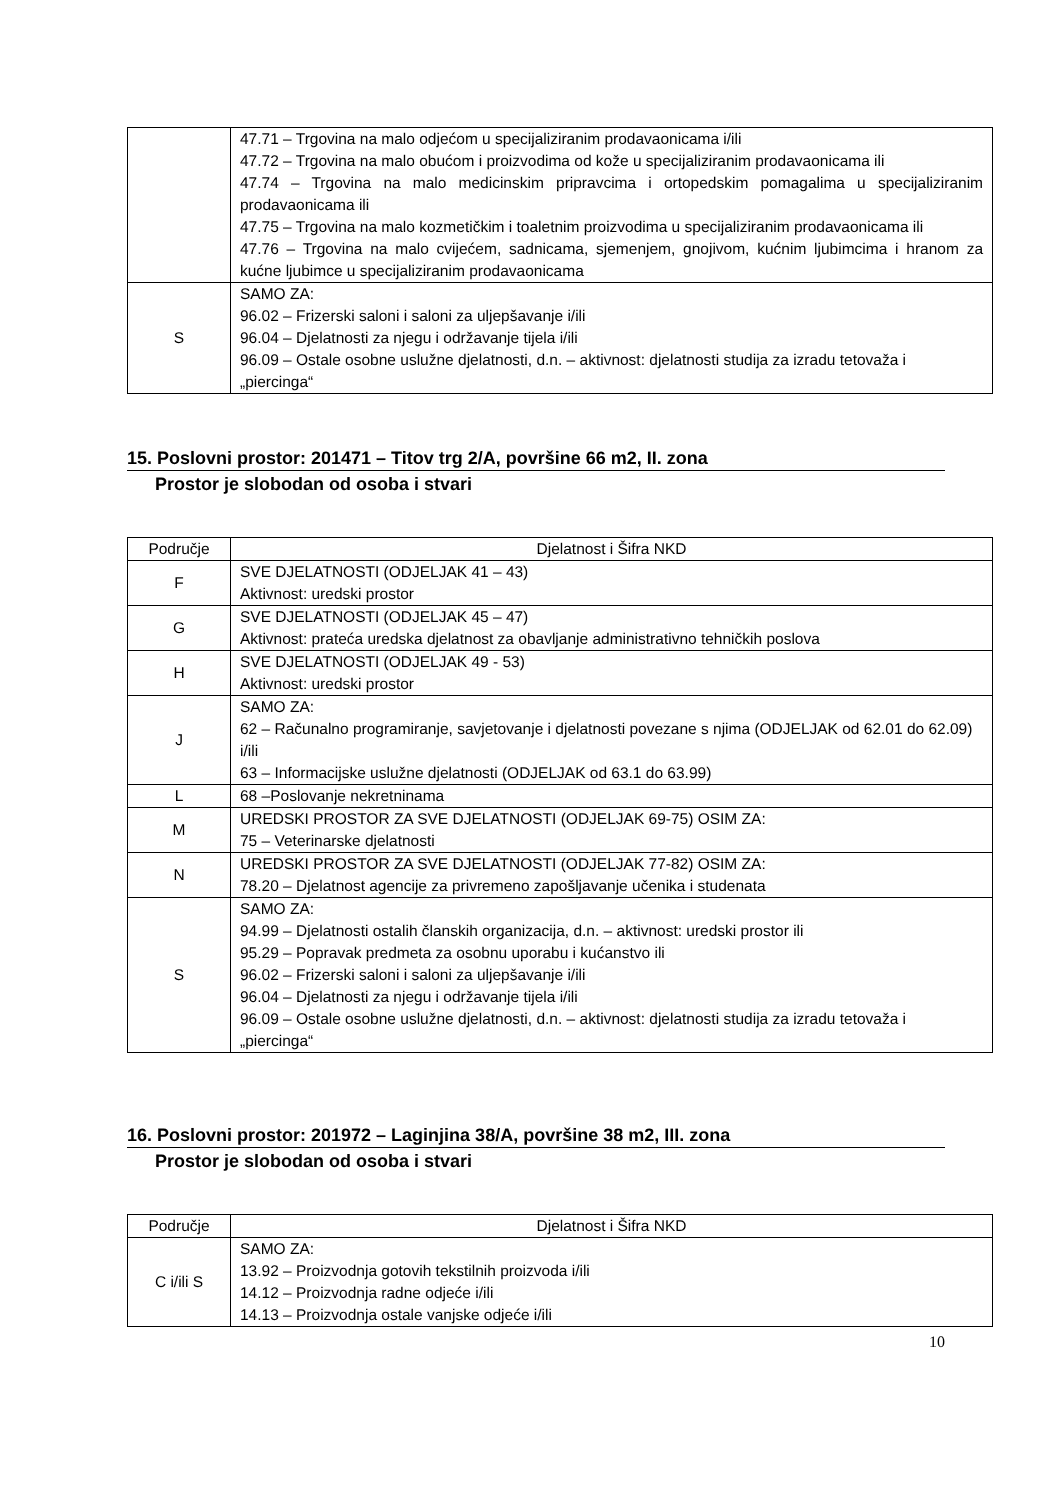| | 47.71 – Trgovina na malo odjećom u specijaliziranim prodavaonicama i/ili 47.72 – Trgovina na malo obućom i proizvodima od kože u specijaliziranim prodavaonicama ili 47.74 – Trgovina na malo medicinskim pripravcima i ortopedskim pomagalima u specijaliziranim prodavaonicama ili 47.75 – Trgovina na malo kozmetičkim i toaletnim proizvodima u specijaliziranim prodavaonicama ili 47.76 – Trgovina na malo cvijećem, sadnicama, sjemenjem, gnojivom, kućnim ljubimcima i hranom za kućne ljubimce u specijaliziranim prodavaonicama |
| S | SAMO ZA: 96.02 – Frizerski saloni i saloni za uljepšavanje i/ili 96.04 – Djelatnosti za njegu i održavanje tijela i/ili 96.09 – Ostale osobne uslužne djelatnosti, d.n. – aktivnost: djelatnosti studija za izradu tetovaža i „piercinga“ |
15. Poslovni prostor: 201471 – Titov trg 2/A, površine 66 m2, II. zona
Prostor je slobodan od osoba i stvari
| Područje | Djelatnost i Šifra NKD |
| --- | --- |
| F | SVE DJELATNOSTI (ODJELJAK 41 – 43) Aktivnost: uredski prostor |
| G | SVE DJELATNOSTI (ODJELJAK 45 – 47) Aktivnost: prateća uredska djelatnost za obavljanje administrativno tehničkih poslova |
| H | SVE DJELATNOSTI (ODJELJAK 49 - 53) Aktivnost: uredski prostor |
| J | SAMO ZA: 62 – Računalno programiranje, savjetovanje i djelatnosti povezane s njima (ODJELJAK od 62.01 do 62.09) i/ili 63 – Informacijske uslužne djelatnosti (ODJELJAK od 63.1 do 63.99) |
| L | 68 –Poslovanje nekretninama |
| M | UREDSKI PROSTOR ZA SVE DJELATNOSTI (ODJELJAK 69-75) OSIM ZA: 75 – Veterinarske djelatnosti |
| N | UREDSKI PROSTOR ZA SVE DJELATNOSTI (ODJELJAK 77-82) OSIM ZA: 78.20 – Djelatnost agencije za privremeno zapošljavanje učenika i studenata |
| S | SAMO ZA: 94.99 – Djelatnosti ostalih članskih organizacija, d.n. – aktivnost: uredski prostor ili 95.29 – Popravak predmeta za osobnu uporabu i kućanstvo ili 96.02 – Frizerski saloni i saloni za uljepšavanje i/ili 96.04 – Djelatnosti za njegu i održavanje tijela i/ili 96.09 – Ostale osobne uslužne djelatnosti, d.n. – aktivnost: djelatnosti studija za izradu tetovaža i „piercinga“ |
16. Poslovni prostor: 201972 – Laginjina 38/A, površine 38 m2, III. zona
Prostor je slobodan od osoba i stvari
| Područje | Djelatnost i Šifra NKD |
| --- | --- |
| C i/ili S | SAMO ZA: 13.92 – Proizvodnja gotovih tekstilnih proizvoda i/ili 14.12 – Proizvodnja radne odjeće i/ili 14.13 – Proizvodnja ostale vanjske odjeće i/ili |
10